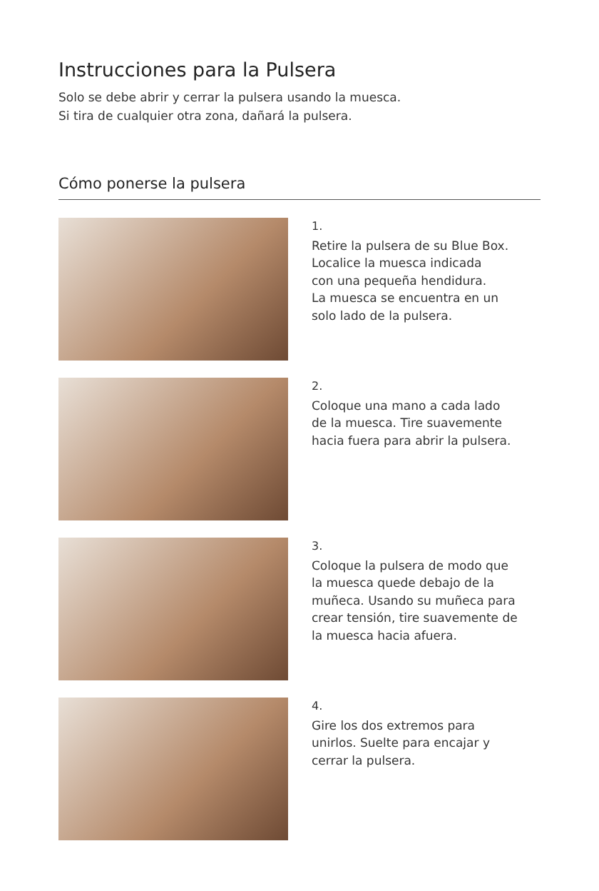Instrucciones para la Pulsera
Solo se debe abrir y cerrar la pulsera usando la muesca.
Si tira de cualquier otra zona, dañará la pulsera.
Cómo ponerse la pulsera
1.
Retire la pulsera de su Blue Box.
Localice la muesca indicada
con una pequeña hendidura.
La muesca se encuentra en un
solo lado de la pulsera.
2.
Coloque una mano a cada lado
de la muesca. Tire suavemente
hacia fuera para abrir la pulsera.
3.
Coloque la pulsera de modo que
la muesca quede debajo de la
muñeca. Usando su muñeca para
crear tensión, tire suavemente de
la muesca hacia afuera.
4.
Gire los dos extremos para
unirlos. Suelte para encajar y
cerrar la pulsera.